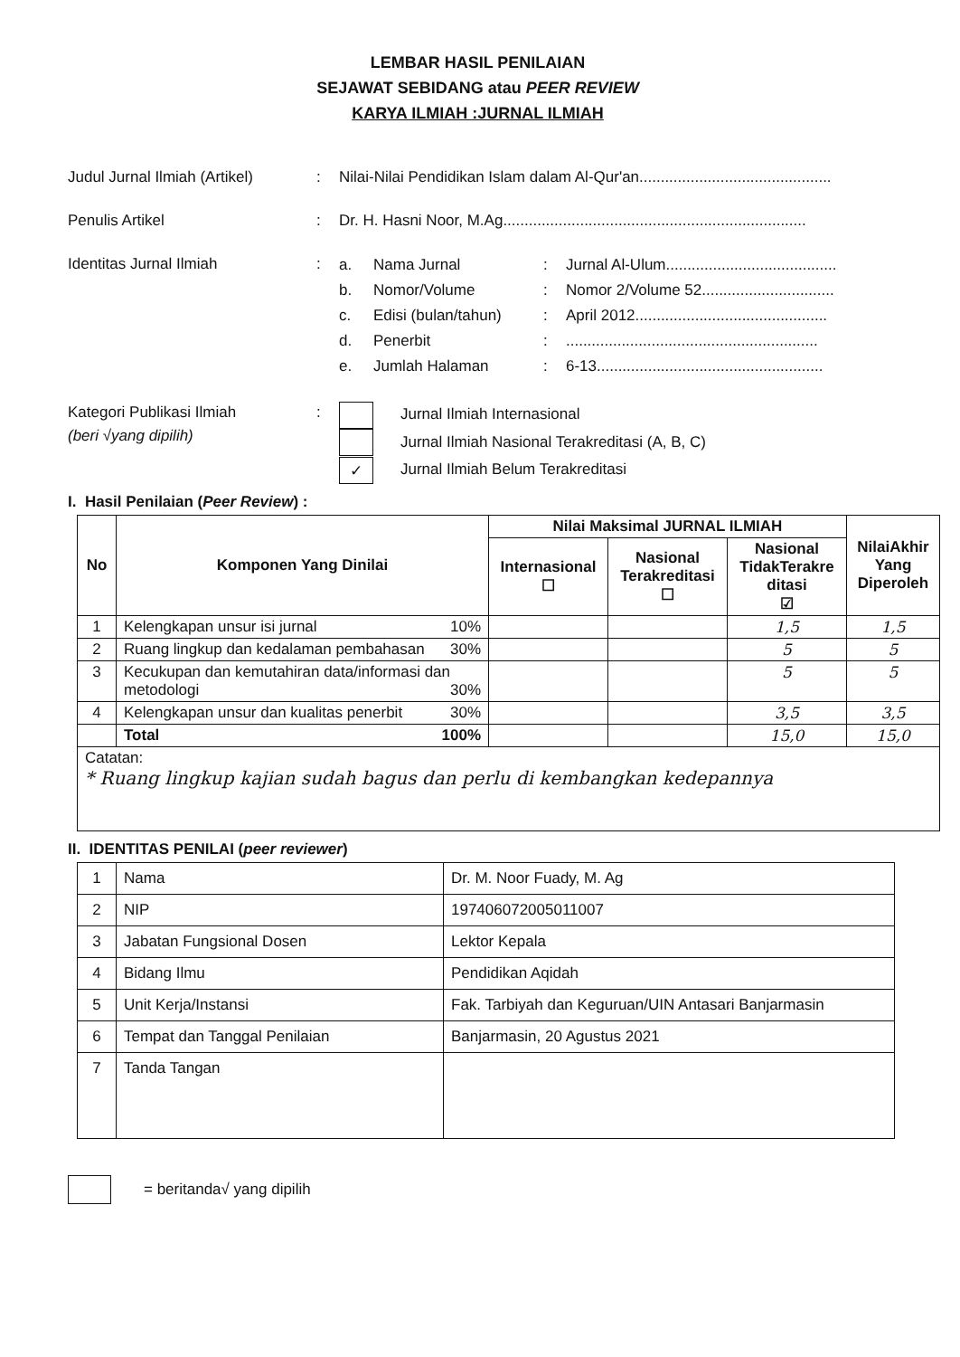LEMBAR HASIL PENILAIAN
SEJAWAT SEBIDANG atau PEER REVIEW
KARYA ILMIAH :JURNAL ILMIAH
Judul Jurnal Ilmiah (Artikel)
: Nilai-Nilai Pendidikan Islam dalam Al-Qur'an.............................................
Penulis Artikel : Dr. H. Hasni Noor, M.Ag.......................................................................
Identitas Jurnal Ilmiah :
a. Nama Jurnal: Jurnal Al-Ulum........................................
b. Nomor/Volume: Nomor 2/Volume 52...............................
c. Edisi (bulan/tahun): April 2012.............................................
d. Penerbit:...........................................................
e. Jumlah Halaman: 6-13.....................................................
Kategori Publikasi Ilmiah
(beri √yang dipilih)
:
Jurnal Ilmiah Internasional
Jurnal Ilmiah Nasional Terakreditasi (A, B, C)
✓ Jurnal Ilmiah Belum Terakreditasi
I. Hasil Penilaian (Peer Review) :
| No | Komponen Yang Dinilai | Nilai Maksimal JURNAL ILMIAH | | | NilaiAkhir Yang Diperoleh |
| --- | --- | --- | --- | --- | --- |
| | | Internasional ☐ | Nasional Terakreditasi ☐ | Nasional TidakTerakre ditasi ☑ | |
| 1 | Kelengkapan unsur isi jurnal 10% | | | 1,5 | 1,5 |
| 2 | Ruang lingkup dan kedalaman pembahasan 30% | | | 5 | 5 |
| 3 | Kecukupan dan kemutahiran data/informasi dan metodologi 30% | | | 5 | 5 |
| 4 | Kelengkapan unsur dan kualitas penerbit 30% | | | 3,5 | 3,5 |
| | Total 100% | | | 15,0 | 15,0 |
| Catatan: * Ruang lingkup kajian sudah bagus dan perlu di kembangkan kedepannya | | | | | |
II. IDENTITAS PENILAI (peer reviewer)
| 1 | Nama | Dr. M. Noor Fuady, M. Ag |
| 2 | NIP | 197406072005011007 |
| 3 | Jabatan Fungsional Dosen | Lektor Kepala |
| 4 | Bidang Ilmu | Pendidikan Aqidah |
| 5 | Unit Kerja/Instansi | Fak. Tarbiyah dan Keguruan/UIN Antasari Banjarmasin |
| 6 | Tempat dan Tanggal Penilaian | Banjarmasin, 20 Agustus 2021 |
| 7 | Tanda Tangan | |
= beritanda√ yang dipilih